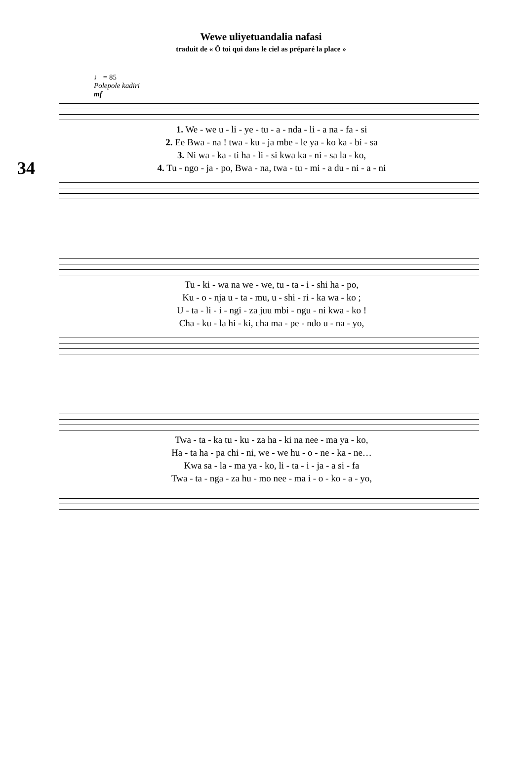Wewe uliyetuandalia nafasi
traduit de « Ô toi qui dans le ciel as préparé la place »
♩ = 85
Polepole kadiri
mf
34
1. We - we u - li - ye - tu - a - nda - li - a na - fa - si
2. Ee Bwa - na ! twa - ku - ja mbe - le ya - ko ka - bi - sa
3. Ni wa - ka - ti ha - li - si kwa ka - ni - sa la - ko,
4. Tu - ngo - ja - po, Bwa - na, twa - tu - mi - a du - ni - a - ni
Tu - ki - wa na we - we, tu - ta - i - shi ha - po,
Ku - o - nja u - ta - mu, u - shi - ri - ka wa - ko ;
U - ta - li - i - ngi - za juu mbi - ngu - ni kwa - ko !
Cha - ku - la hi - ki, cha ma - pe - ndo u - na - yo,
Twa - ta - ka tu - ku - za ha - ki na nee - ma ya - ko,
Ha - ta ha - pa chi - ni, we - we hu - o - ne - ka - ne…
Kwa sa - la - ma ya - ko, li - ta - i - ja - a si - fa
Twa - ta - nga - za hu - mo nee - ma i - o - ko - a - yo,